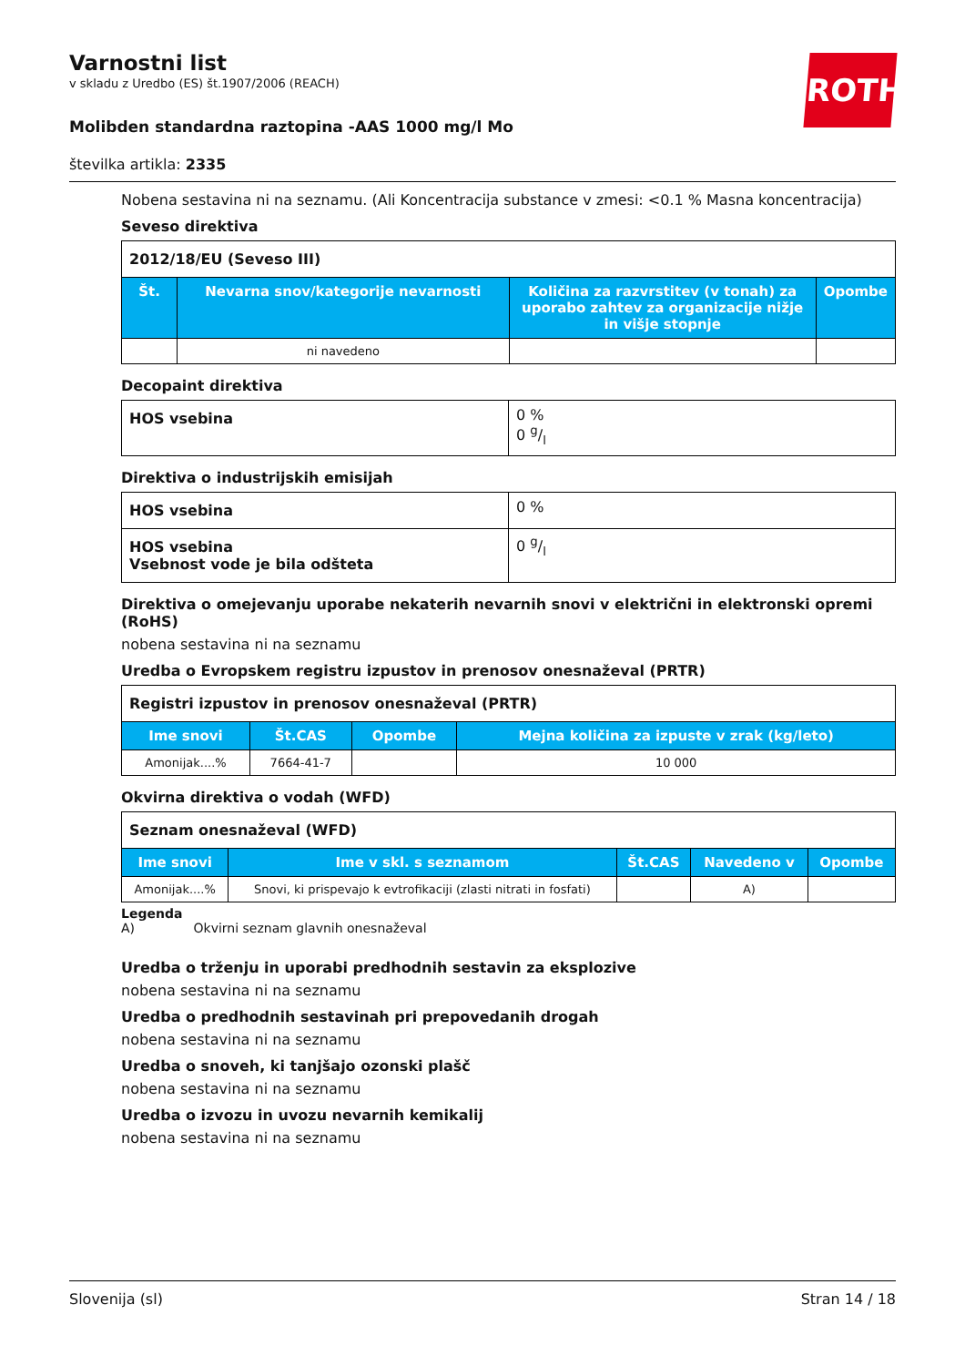Varnostni list
v skladu z Uredbo (ES) št.1907/2006 (REACH)
Molibden standardna raztopina -AAS 1000 mg/l Mo
številka artikla: 2335
ROTH
Nobena sestavina ni na seznamu. (Ali Koncentracija substance v zmesi: <0.1 % Masna koncentracija)
Seveso direktiva
| 2012/18/EU (Seveso III) | | | |
| Št. | Nevarna snov/kategorije nevarnosti | Količina za razvrstitev (v tonah) za uporabo zahtev za organizacije nižje in višje stopnje | Opombe |
| | ni navedeno | | |
Decopaint direktiva
| HOS vsebina | 0 % 0 g/l |
Direktiva o industrijskih emisijah
| HOS vsebina | 0 % |
| HOS vsebina Vsebnost vode je bila odšteta | 0 g/l |
Direktiva o omejevanju uporabe nekaterih nevarnih snovi v električni in elektronski opremi (RoHS)
nobena sestavina ni na seznamu
Uredba o Evropskem registru izpustov in prenosov onesnaževal (PRTR)
| Registri izpustov in prenosov onesnaževal (PRTR) | | | |
| Ime snovi | Št.CAS | Opombe | Mejna količina za izpuste v zrak (kg/leto) |
| Amonijak....% | 7664-41-7 | | 10 000 |
Okvirna direktiva o vodah (WFD)
| Seznam onesnaževal (WFD) | | | | |
| Ime snovi | Ime v skl. s seznamom | Št.CAS | Navedeno v | Opombe |
| Amonijak....% | Snovi, ki prispevajo k evtrofikaciji (zlasti nitrati in fosfati) | | A) | |
Legenda
A) Okvirni seznam glavnih onesnaževal
Uredba o trženju in uporabi predhodnih sestavin za eksplozive
nobena sestavina ni na seznamu
Uredba o predhodnih sestavinah pri prepovedanih drogah
nobena sestavina ni na seznamu
Uredba o snoveh, ki tanjšajo ozonski plašč
nobena sestavina ni na seznamu
Uredba o izvozu in uvozu nevarnih kemikalij
nobena sestavina ni na seznamu
Slovenija (sl) Stran 14 / 18